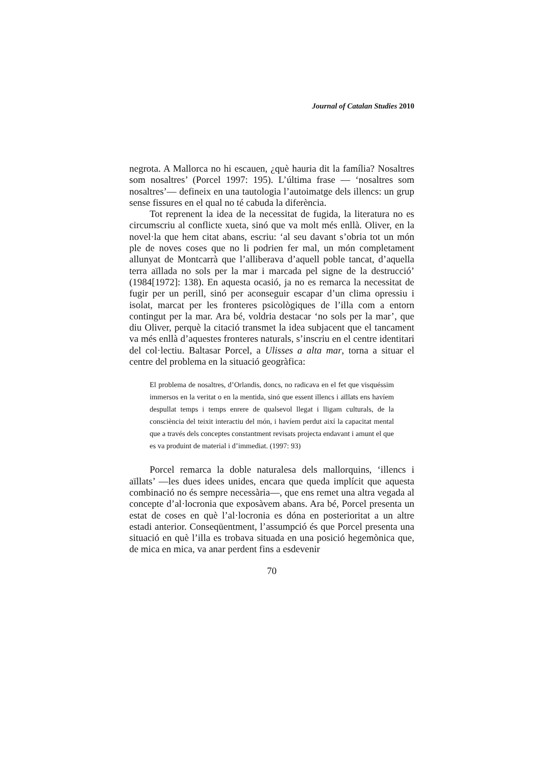Journal of Catalan Studies 2010
negrota. A Mallorca no hi escauen, ¿què hauria dit la família? Nosaltres som nosaltres’ (Porcel 1997: 195). L’última frase — ‘nosaltres som nosaltres’— defineix en una tautologia l’autoimatge dels illencs: un grup sense fissures en el qual no té cabuda la diferència.
Tot reprenent la idea de la necessitat de fugida, la literatura no es circumscriu al conflicte xueta, sinó que va molt més enllà. Oliver, en la novel·la que hem citat abans, escriu: ‘al seu davant s’obria tot un món ple de noves coses que no li podrien fer mal, un món completament allunyat de Montcarrà que l’alliberava d’aquell poble tancat, d’aquella terra aïllada no sols per la mar i marcada pel signe de la destrucció’ (1984[1972]: 138). En aquesta ocasió, ja no es remarca la necessitat de fugir per un perill, sinó per aconseguir escapar d’un clima opressiu i isolat, marcat per les fronteres psicològiques de l’illa com a entorn contingut per la mar. Ara bé, voldria destacar ‘no sols per la mar’, que diu Oliver, perquè la citació transmet la idea subjacent que el tancament va més enllà d’aquestes fronteres naturals, s’inscriu en el centre identitari del col·lectiu. Baltasar Porcel, a Ulisses a alta mar, torna a situar el centre del problema en la situació geogràfica:
El problema de nosaltres, d’Orlandis, doncs, no radicava en el fet que visquéssim immersos en la veritat o en la mentida, sinó que essent illencs i aïllats ens havíem despullat temps i temps enrere de qualsevol llegat i lligam culturals, de la consciència del teixit interactiu del món, i havíem perdut així la capacitat mental que a través dels conceptes constantment revisats projecta endavant i amunt el que es va produint de material i d’immediat. (1997: 93)
Porcel remarca la doble naturalesa dels mallorquins, ‘illencs i aïllats’ —les dues idees unides, encara que queda implícit que aquesta combinació no és sempre necessària—, que ens remet una altra vegada al concepte d’al·locronia que exposàvem abans. Ara bé, Porcel presenta un estat de coses en què l’al·locronia es dóna en posterioritat a un altre estadi anterior. Conseqüentment, l’assumpció és que Porcel presenta una situació en què l’illa es trobava situada en una posició hegemònica que, de mica en mica, va anar perdent fins a esdevenir
70